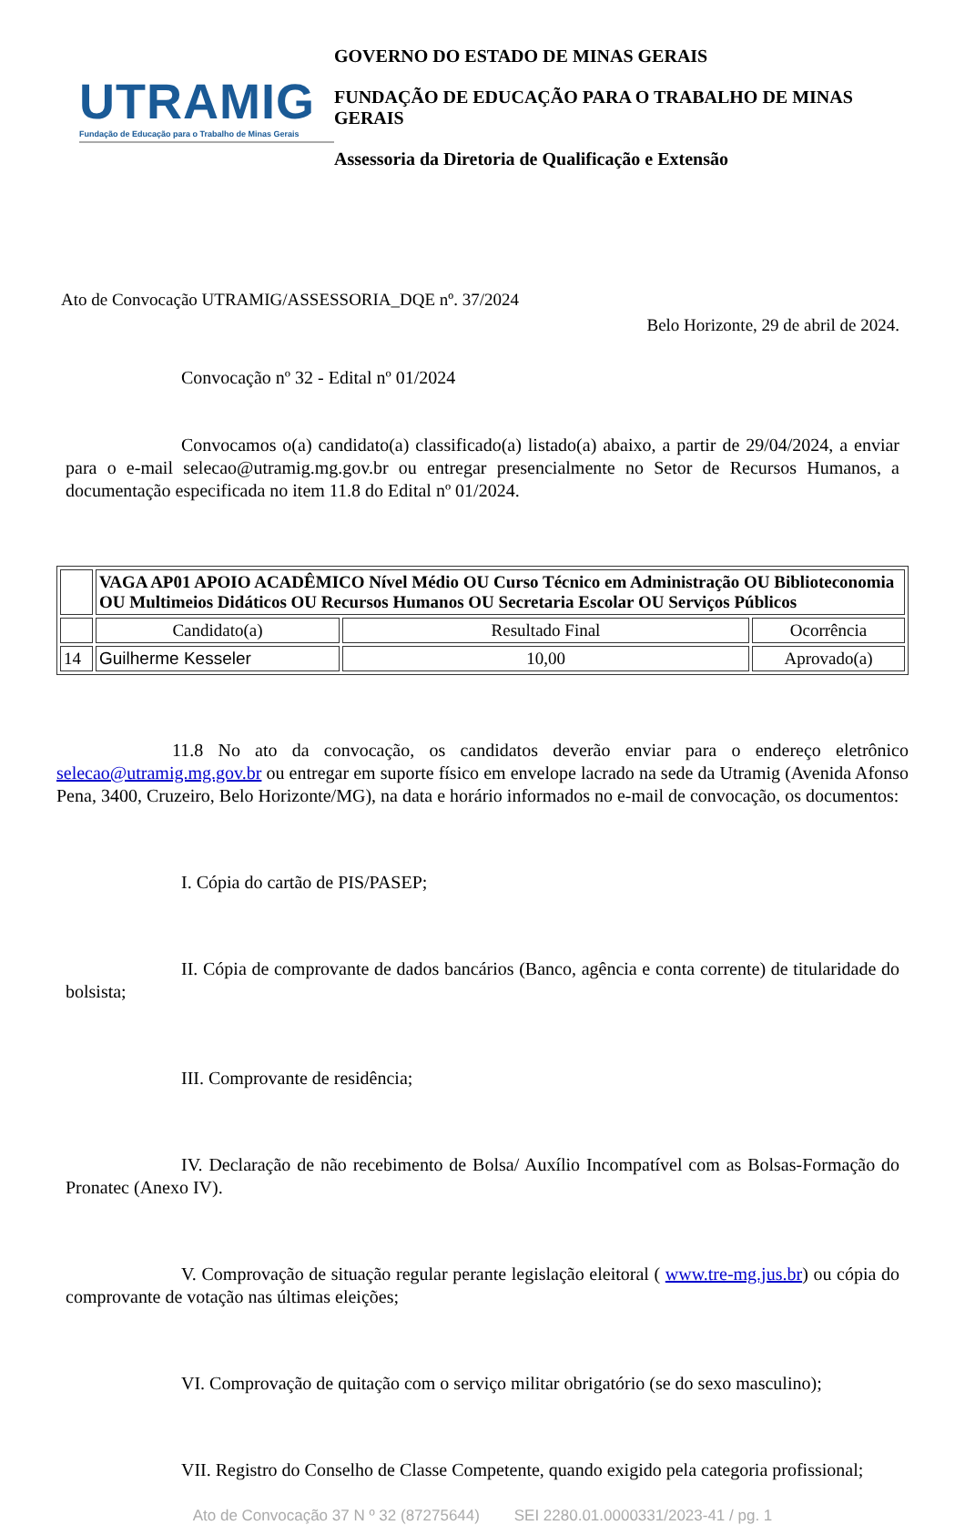UTRAMIG
Fundação de Educação para o Trabalho de Minas Gerais
GOVERNO DO ESTADO DE MINAS GERAIS
FUNDAÇÃO DE EDUCAÇÃO PARA O TRABALHO DE MINAS GERAIS
Assessoria da Diretoria de Qualificação e Extensão
Ato de Convocação UTRAMIG/ASSESSORIA_DQE nº. 37/2024
Belo Horizonte, 29 de abril de 2024.
Convocação nº 32 - Edital nº 01/2024
Convocamos o(a) candidato(a) classificado(a) listado(a) abaixo, a partir de 29/04/2024, a enviar para o e-mail selecao@utramig.mg.gov.br ou entregar presencialmente no Setor de Recursos Humanos, a documentação especificada no item 11.8 do Edital nº 01/2024.
| | VAGA AP01 APOIO ACADÊMICO Nível Médio OU Curso Técnico em Administração OU Biblioteconomia OU Multimeios Didáticos OU Recursos Humanos OU Secretaria Escolar OU Serviços Públicos | | |
| | Candidato(a) | Resultado Final | Ocorrência |
| 14 | Guilherme Kesseler | 10,00 | Aprovado(a) |
11.8 No ato da convocação, os candidatos deverão enviar para o endereço eletrônico selecao@utramig.mg.gov.br ou entregar em suporte físico em envelope lacrado na sede da Utramig (Avenida Afonso Pena, 3400, Cruzeiro, Belo Horizonte/MG), na data e horário informados no e-mail de convocação, os documentos:
I. Cópia do cartão de PIS/PASEP;
II. Cópia de comprovante de dados bancários (Banco, agência e conta corrente) de titularidade do bolsista;
III. Comprovante de residência;
IV. Declaração de não recebimento de Bolsa/ Auxílio Incompatível com as Bolsas-Formação do Pronatec (Anexo IV).
V. Comprovação de situação regular perante legislação eleitoral ( www.tre-mg.jus.br) ou cópia do comprovante de votação nas últimas eleições;
VI. Comprovação de quitação com o serviço militar obrigatório (se do sexo masculino);
VII. Registro do Conselho de Classe Competente, quando exigido pela categoria profissional;
Ato de Convocação 37 N º 32 (87275644) SEI 2280.01.0000331/2023-41 / pg. 1